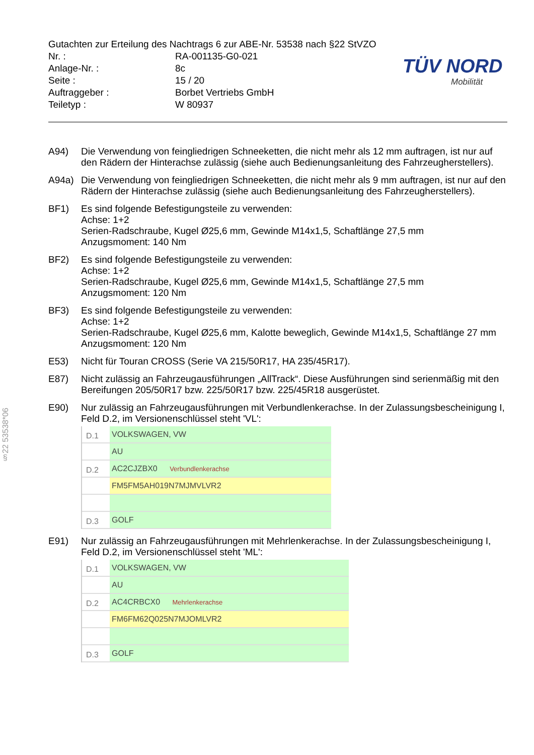Gutachten zur Erteilung des Nachtrags 6 zur ABE-Nr. 53538 nach §22 StVZO
| Nr. : | RA-001135-G0-021 |
| Anlage-Nr. : | 8c |
| Seite : | 15 / 20 |
| Auftraggeber : | Borbet Vertriebs GmbH |
| Teiletyp : | W 80937 |
TÜV NORD
Mobilität
§22 53538*06
A94) Die Verwendung von feingliedrigen Schneeketten, die nicht mehr als 12 mm auftragen, ist nur auf den Rädern der Hinterachse zulässig (siehe auch Bedienungsanleitung des Fahrzeugherstellers).
A94a) Die Verwendung von feingliedrigen Schneeketten, die nicht mehr als 9 mm auftragen, ist nur auf den Rädern der Hinterachse zulässig (siehe auch Bedienungsanleitung des Fahrzeugherstellers).
BF1) Es sind folgende Befestigungsteile zu verwenden:
Achse: 1+2
Serien-Radschraube, Kugel Ø25,6 mm, Gewinde M14x1,5, Schaftlänge 27,5 mm
Anzugsmoment: 140 Nm
BF2) Es sind folgende Befestigungsteile zu verwenden:
Achse: 1+2
Serien-Radschraube, Kugel Ø25,6 mm, Gewinde M14x1,5, Schaftlänge 27,5 mm
Anzugsmoment: 120 Nm
BF3) Es sind folgende Befestigungsteile zu verwenden:
Achse: 1+2
Serien-Radschraube, Kugel Ø25,6 mm, Kalotte beweglich, Gewinde M14x1,5, Schaftlänge 27 mm
Anzugsmoment: 120 Nm
E53) Nicht für Touran CROSS (Serie VA 215/50R17, HA 235/45R17).
E87) Nicht zulässig an Fahrzeugausführungen „AllTrack“. Diese Ausführungen sind serienmäßig mit den Bereifungen 205/50R17 bzw. 225/50R17 bzw. 225/45R18 ausgerüstet.
E90) Nur zulässig an Fahrzeugausführungen mit Verbundlenkerachse. In der Zulassungsbescheinigung I, Feld D.2, im Versionenschlüssel steht 'VL':
D.1
VOLKSWAGEN, VW
AU
D.2
AC2CJZBX0 Verbundlenkerachse
FM5FM5AH019N7MJMVLVR2
D.3
GOLF
E91) Nur zulässig an Fahrzeugausführungen mit Mehrlenkerachse. In der Zulassungsbescheinigung I, Feld D.2, im Versionenschlüssel steht 'ML':
D.1
VOLKSWAGEN, VW
AU
D.2
AC4CRBCX0 Mehrlenkerachse
FM6FM62Q025N7MJOMLVR2
D.3
GOLF